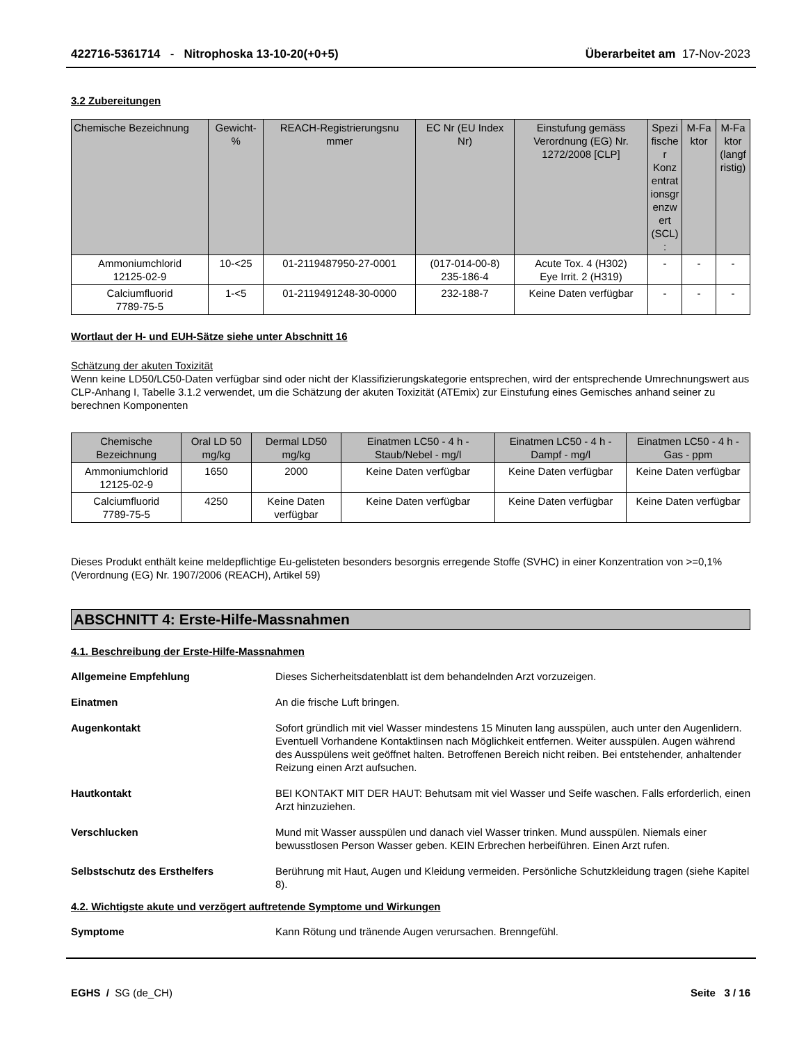422716-5361714 - Nitrophoska 13-10-20(+0+5) Überarbeitet am 17-Nov-2023
3.2 Zubereitungen
| Chemische Bezeichnung | Gewicht-% | REACH-Registrierungsnu mmer | EC Nr (EU Index Nr) | Einstufung gemäss Verordnung (EG) Nr. 1272/2008 [CLP] | Spezi fische r Konz entrat ionsgr enzw ert (SCL) : | M-Fa ktor | M-Fa ktor (langf ristig) |
| --- | --- | --- | --- | --- | --- | --- | --- |
| Ammoniumchlorid 12125-02-9 | 10-<25 | 01-2119487950-27-0001 | (017-014-00-8) 235-186-4 | Acute Tox. 4 (H302) Eye Irrit. 2 (H319) | - | - | - |
| Calciumfluorid 7789-75-5 | 1-<5 | 01-2119491248-30-0000 | 232-188-7 | Keine Daten verfügbar | - | - | - |
Wortlaut der H- und EUH-Sätze siehe unter Abschnitt 16
Schätzung der akuten Toxizität
Wenn keine LD50/LC50-Daten verfügbar sind oder nicht der Klassifizierungskategorie entsprechen, wird der entsprechende Umrechnungswert aus CLP-Anhang I, Tabelle 3.1.2 verwendet, um die Schätzung der akuten Toxizität (ATEmix) zur Einstufung eines Gemisches anhand seiner zu berechnen Komponenten
| Chemische Bezeichnung | Oral LD 50 mg/kg | Dermal LD50 mg/kg | Einatmen LC50 - 4 h - Staub/Nebel - mg/l | Einatmen LC50 - 4 h - Dampf - mg/l | Einatmen LC50 - 4 h - Gas - ppm |
| --- | --- | --- | --- | --- | --- |
| Ammoniumchlorid 12125-02-9 | 1650 | 2000 | Keine Daten verfügbar | Keine Daten verfügbar | Keine Daten verfügbar |
| Calciumfluorid 7789-75-5 | 4250 | Keine Daten verfügbar | Keine Daten verfügbar | Keine Daten verfügbar | Keine Daten verfügbar |
Dieses Produkt enthält keine meldepflichtige Eu-gelisteten besonders besorgnis erregende Stoffe (SVHC) in einer Konzentration von >=0,1% (Verordnung (EG) Nr. 1907/2006 (REACH), Artikel 59)
ABSCHNITT 4: Erste-Hilfe-Massnahmen
4.1. Beschreibung der Erste-Hilfe-Massnahmen
Allgemeine Empfehlung Dieses Sicherheitsdatenblatt ist dem behandelnden Arzt vorzuzeigen.
Einatmen An die frische Luft bringen.
Augenkontakt Sofort gründlich mit viel Wasser mindestens 15 Minuten lang ausspülen, auch unter den Augenlidern. Eventuell Vorhandene Kontaktlinsen nach Möglichkeit entfernen. Weiter ausspülen. Augen während des Ausspülens weit geöffnet halten. Betroffenen Bereich nicht reiben. Bei entstehender, anhaltender Reizung einen Arzt aufsuchen.
Hautkontakt BEI KONTAKT MIT DER HAUT: Behutsam mit viel Wasser und Seife waschen. Falls erforderlich, einen Arzt hinzuziehen.
Verschlucken Mund mit Wasser ausspülen und danach viel Wasser trinken. Mund ausspülen. Niemals einer bewusstlosen Person Wasser geben. KEIN Erbrechen herbeiführen. Einen Arzt rufen.
Selbstschutz des Ersthelfers Berührung mit Haut, Augen und Kleidung vermeiden. Persönliche Schutzkleidung tragen (siehe Kapitel 8).
4.2. Wichtigste akute und verzögert auftretende Symptome und Wirkungen
Symptome Kann Rötung und tränende Augen verursachen. Brenngefühl.
EGHS / SG (de_CH) Seite 3 / 16